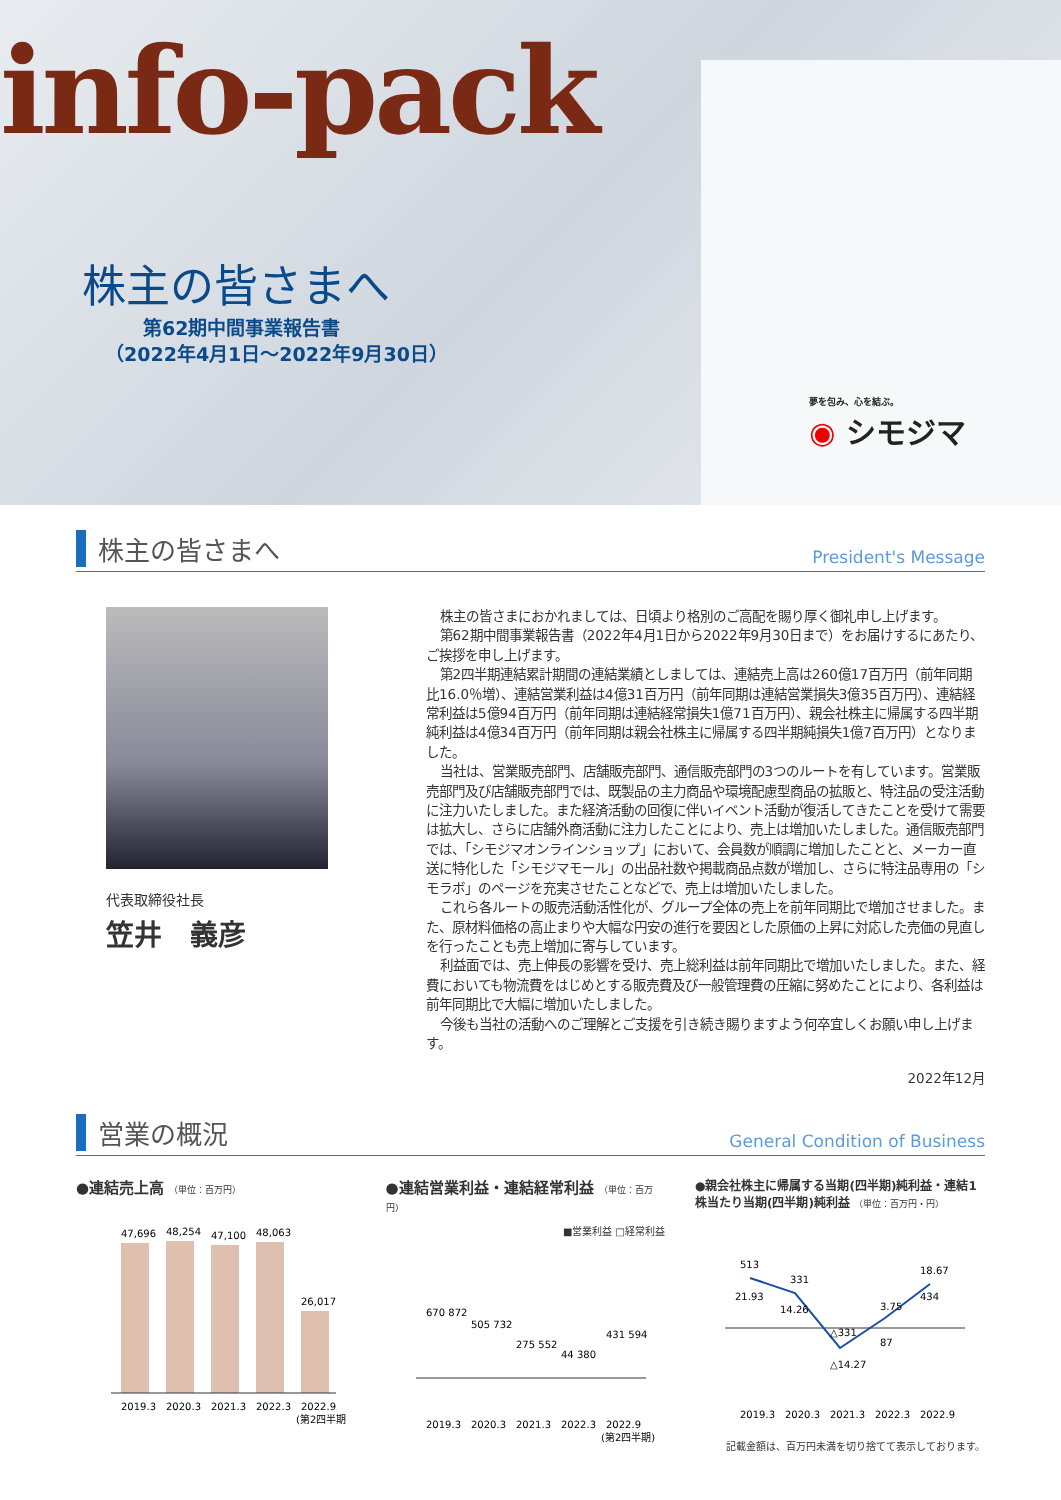info-pack
株主の皆さまへ
　　第62期中間事業報告書
（2022年4月1日～2022年9月30日）
夢を包み、心を結ぶ。
◉ シモジマ
株主の皆さまへ
President's Message
代表取締役社長
笠井　義彦
株主の皆さまにおかれましては、日頃より格別のご高配を賜り厚く御礼申し上げます。
第62期中間事業報告書（2022年4月1日から2022年9月30日まで）をお届けするにあたり、ご挨拶を申し上げます。
第2四半期連結累計期間の連結業績としましては、連結売上高は260億17百万円（前年同期比16.0％増）、連結営業利益は4億31百万円（前年同期は連結営業損失3億35百万円）、連結経常利益は5億94百万円（前年同期は連結経常損失1億71百万円）、親会社株主に帰属する四半期純利益は4億34百万円（前年同期は親会社株主に帰属する四半期純損失1億7百万円）となりました。
当社は、営業販売部門、店舗販売部門、通信販売部門の3つのルートを有しています。営業販売部門及び店舗販売部門では、既製品の主力商品や環境配慮型商品の拡販と、特注品の受注活動に注力いたしました。また経済活動の回復に伴いイベント活動が復活してきたことを受けて需要は拡大し、さらに店舗外商活動に注力したことにより、売上は増加いたしました。通信販売部門では、「シモジマオンラインショップ」において、会員数が順調に増加したことと、メーカー直送に特化した「シモジマモール」の出品社数や掲載商品点数が増加し、さらに特注品専用の「シモラボ」のページを充実させたことなどで、売上は増加いたしました。
これら各ルートの販売活動活性化が、グループ全体の売上を前年同期比で増加させました。また、原材料価格の高止まりや大幅な円安の進行を要因とした原価の上昇に対応した売価の見直しを行ったことも売上増加に寄与しています。
利益面では、売上伸長の影響を受け、売上総利益は前年同期比で増加いたしました。また、経費においても物流費をはじめとする販売費及び一般管理費の圧縮に努めたことにより、各利益は前年同期比で大幅に増加いたしました。
今後も当社の活動へのご理解とご支援を引き続き賜りますよう何卒宜しくお願い申し上げます。
2022年12月
営業の概況
General Condition of Business
●連結売上高 （単位：百万円）
47,696
48,254
47,100
48,063
26,017
2019.3
2020.3
2021.3
2022.3
2022.9
(第2四半期)
●連結営業利益・連結経常利益 （単位：百万円）
■営業利益 □経常利益
670 872
505 732
275 552
44 380
431 594
2019.3
2020.3
2021.3
2022.3
2022.9
(第2四半期)
●親会社株主に帰属する当期(四半期)純利益・連結1株当たり当期(四半期)純利益 （単位：百万円・円）
513
21.93
331
14.26
△331
△14.27
3.75
87
18.67
434
2019.3
2020.3
2021.3
2022.3
2022.9
記載金額は、百万円未満を切り捨てて表示しております。